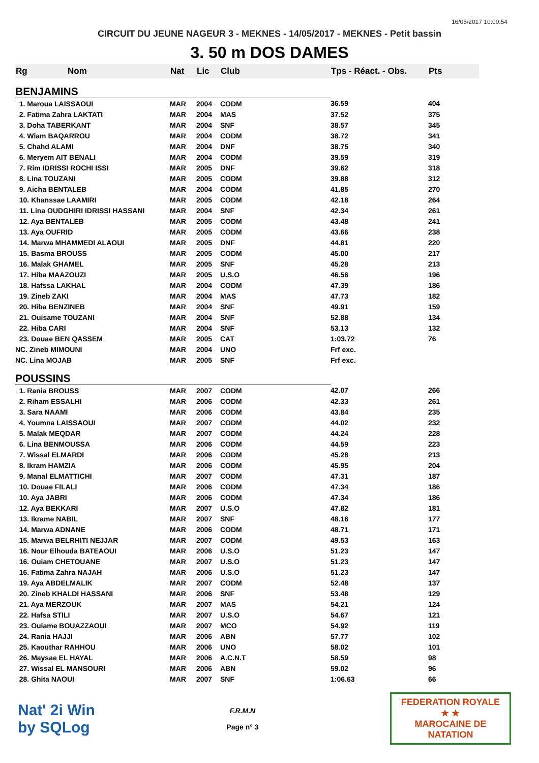16/05/2017 10:00:54
CIRCUIT DU JEUNE NAGEUR 3 - MEKNES - 14/05/2017 - MEKNES - Petit bassin
3. 50 m DOS DAMES
| Rg | Nom | Nat | Lic | Club | Tps - Réact. - Obs. | Pts |
| --- | --- | --- | --- | --- | --- | --- |
| BENJAMINS | | | | | | |
| 1. Maroua LAISSAOUI | | MAR | 2004 | CODM | 36.59 | 404 |
| 2. Fatima Zahra LAKTATI | | MAR | 2004 | MAS | 37.52 | 375 |
| 3. Doha TABERKANT | | MAR | 2004 | SNF | 38.57 | 345 |
| 4. Wiam BAQARROU | | MAR | 2004 | CODM | 38.72 | 341 |
| 5. Chahd ALAMI | | MAR | 2004 | DNF | 38.75 | 340 |
| 6. Meryem AIT BENALI | | MAR | 2004 | CODM | 39.59 | 319 |
| 7. Rim IDRISSI ROCHI ISSI | | MAR | 2005 | DNF | 39.62 | 318 |
| 8. Lina TOUZANI | | MAR | 2005 | CODM | 39.88 | 312 |
| 9. Aicha BENTALEB | | MAR | 2004 | CODM | 41.85 | 270 |
| 10. Khanssae LAAMIRI | | MAR | 2005 | CODM | 42.18 | 264 |
| 11. Lina OUDGHIRI IDRISSI HASSANI | | MAR | 2004 | SNF | 42.34 | 261 |
| 12. Aya BENTALEB | | MAR | 2005 | CODM | 43.48 | 241 |
| 13. Aya OUFRID | | MAR | 2005 | CODM | 43.66 | 238 |
| 14. Marwa MHAMMEDI ALAOUI | | MAR | 2005 | DNF | 44.81 | 220 |
| 15. Basma BROUSS | | MAR | 2005 | CODM | 45.00 | 217 |
| 16. Malak GHAMEL | | MAR | 2005 | SNF | 45.28 | 213 |
| 17. Hiba MAAZOUZI | | MAR | 2005 | U.S.O | 46.56 | 196 |
| 18. Hafssa LAKHAL | | MAR | 2004 | CODM | 47.39 | 186 |
| 19. Zineb ZAKI | | MAR | 2004 | MAS | 47.73 | 182 |
| 20. Hiba BENZINEB | | MAR | 2004 | SNF | 49.91 | 159 |
| 21. Ouisame TOUZANI | | MAR | 2004 | SNF | 52.88 | 134 |
| 22. Hiba CARI | | MAR | 2004 | SNF | 53.13 | 132 |
| 23. Douae BEN QASSEM | | MAR | 2005 | CAT | 1:03.72 | 76 |
| NC. Zineb MIMOUNI | | MAR | 2004 | UNO | Frf exc. | |
| NC. Lina MOJAB | | MAR | 2005 | SNF | Frf exc. | |
| POUSSINS | | | | | | |
| 1. Rania BROUSS | | MAR | 2007 | CODM | 42.07 | 266 |
| 2. Riham ESSALHI | | MAR | 2006 | CODM | 42.33 | 261 |
| 3. Sara NAAMI | | MAR | 2006 | CODM | 43.84 | 235 |
| 4. Youmna LAISSAOUI | | MAR | 2007 | CODM | 44.02 | 232 |
| 5. Malak MEQDAR | | MAR | 2007 | CODM | 44.24 | 228 |
| 6. Lina BENMOUSSA | | MAR | 2006 | CODM | 44.59 | 223 |
| 7. Wissal ELMARDI | | MAR | 2006 | CODM | 45.28 | 213 |
| 8. Ikram HAMZIA | | MAR | 2006 | CODM | 45.95 | 204 |
| 9. Manal ELMATTICHI | | MAR | 2007 | CODM | 47.31 | 187 |
| 10. Douae FILALI | | MAR | 2006 | CODM | 47.34 | 186 |
| 10. Aya JABRI | | MAR | 2006 | CODM | 47.34 | 186 |
| 12. Aya BEKKARI | | MAR | 2007 | U.S.O | 47.82 | 181 |
| 13. Ikrame NABIL | | MAR | 2007 | SNF | 48.16 | 177 |
| 14. Marwa ADNANE | | MAR | 2006 | CODM | 48.71 | 171 |
| 15. Marwa BELRHITI NEJJAR | | MAR | 2007 | CODM | 49.53 | 163 |
| 16. Nour Elhouda BATEAOUI | | MAR | 2006 | U.S.O | 51.23 | 147 |
| 16. Ouiam CHETOUANE | | MAR | 2007 | U.S.O | 51.23 | 147 |
| 16. Fatima Zahra NAJAH | | MAR | 2006 | U.S.O | 51.23 | 147 |
| 19. Aya ABDELMALIK | | MAR | 2007 | CODM | 52.48 | 137 |
| 20. Zineb KHALDI HASSANI | | MAR | 2006 | SNF | 53.48 | 129 |
| 21. Aya MERZOUK | | MAR | 2007 | MAS | 54.21 | 124 |
| 22. Hafsa STILI | | MAR | 2007 | U.S.O | 54.67 | 121 |
| 23. Ouiame BOUAZZAOUI | | MAR | 2007 | MCO | 54.92 | 119 |
| 24. Rania HAJJI | | MAR | 2006 | ABN | 57.77 | 102 |
| 25. Kaouthar RAHHOU | | MAR | 2006 | UNO | 58.02 | 101 |
| 26. Maysae EL HAYAL | | MAR | 2006 | A.C.N.T | 58.59 | 98 |
| 27. Wissal EL MANSOURI | | MAR | 2006 | ABN | 59.02 | 96 |
| 28. Ghita NAOUI | | MAR | 2007 | SNF | 1:06.63 | 66 |
Nat' 2i Win
by SQLog
F.R.M.N
Page n° 3
FEDERATION ROYALE
★ ★
MAROCAINE DE NATATION